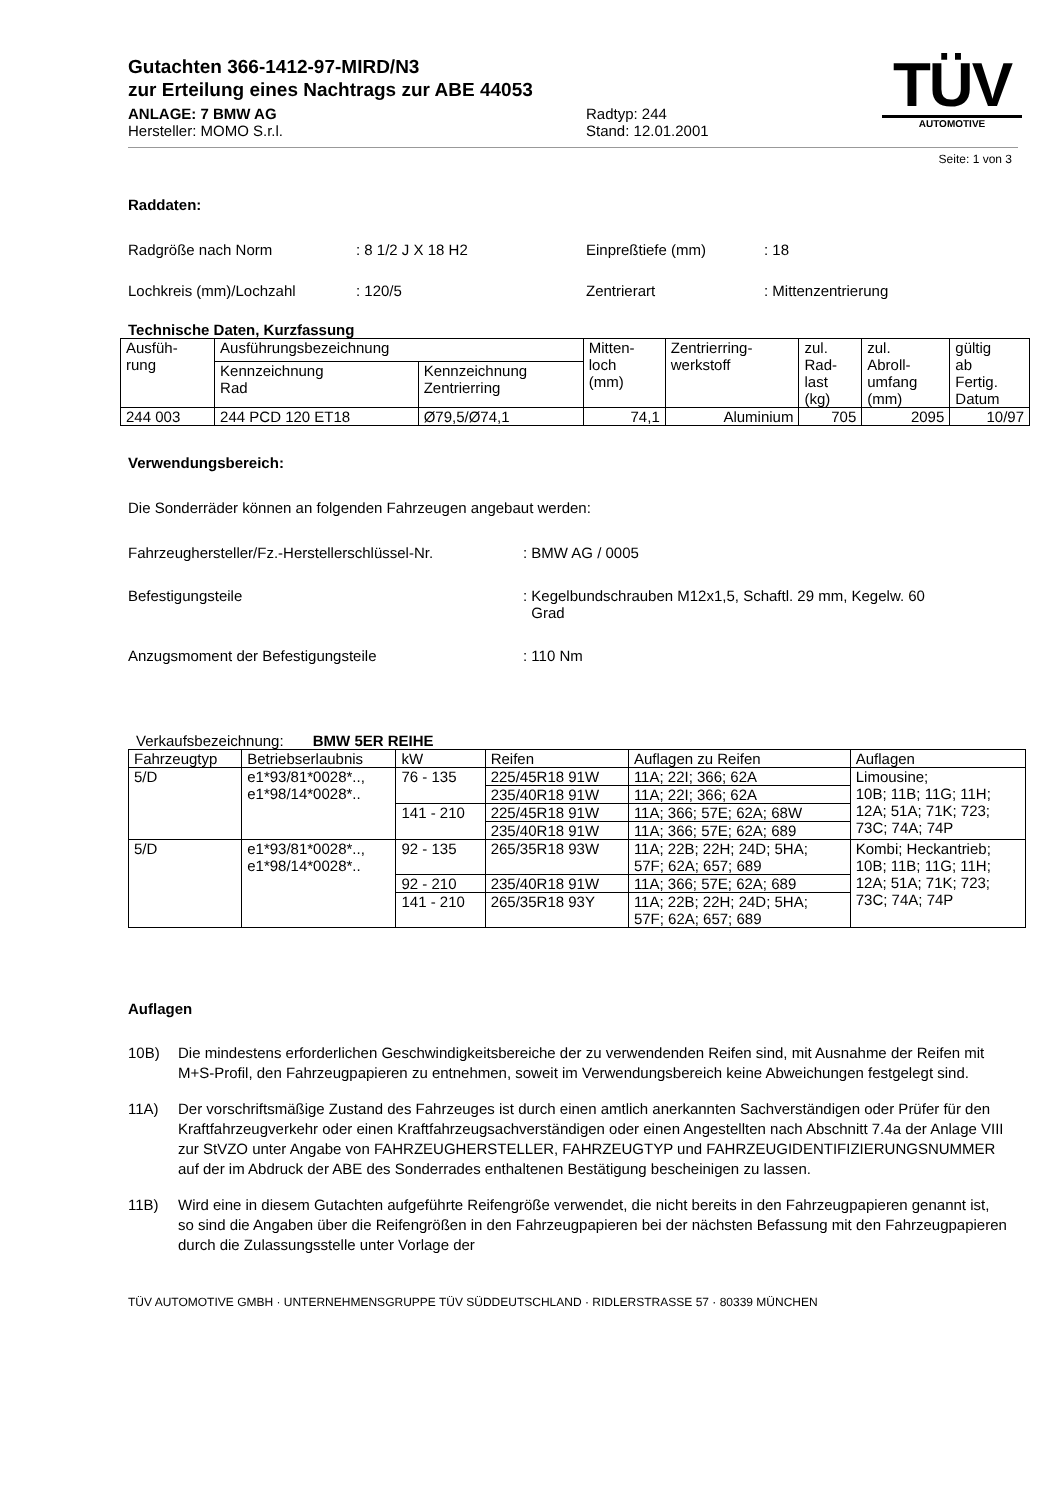Gutachten 366-1412-97-MIRD/N3
zur Erteilung eines Nachtrags zur ABE 44053
ANLAGE: 7 BMW AG
Hersteller: MOMO S.r.l.
Radtyp: 244
Stand: 12.01.2001
TÜV
AUTOMOTIVE
Seite: 1 von 3
Raddaten:
Radgröße nach Norm : 8 1/2 J X 18 H2 Einpreßtiefe (mm) : 18
Lochkreis (mm)/Lochzahl : 120/5 Zentrierart : Mittenzentrierung
Technische Daten, Kurzfassung
| Ausfüh- rung | Ausführungsbezeichnung | | Mitten- loch (mm) | Zentrierring- werkstoff | zul. Rad- last (kg) | zul. Abroll- umfang (mm) | gültig ab Fertig. Datum |
| | Kennzeichnung Rad | Kennzeichnung Zentrierring | | | | | |
| 244 003 | 244 PCD 120 ET18 | Ø79,5/Ø74,1 | 74,1 | Aluminium | 705 | 2095 | 10/97 |
Verwendungsbereich:
Die Sonderräder können an folgenden Fahrzeugen angebaut werden:
Fahrzeughersteller/Fz.-Herstellerschlüssel-Nr.
: BMW AG / 0005
Befestigungsteile : Kegelbundschrauben M12x1,5, Schaftl. 29 mm, Kegelw. 60
Grad
Anzugsmoment der Befestigungsteile : 110 Nm
Verkaufsbezeichnung: BMW 5ER REIHE
| Fahrzeugtyp | Betriebserlaubnis | kW | Reifen | Auflagen zu Reifen | Auflagen |
| 5/D | e1*93/81*0028*.., e1*98/14*0028*.. | 76 - 135 | 225/45R18 91W | 11A; 22I; 366; 62A | Limousine; 10B; 11B; 11G; 11H; 12A; 51A; 71K; 723; 73C; 74A; 74P |
| | | | 235/40R18 91W | 11A; 22I; 366; 62A | |
| | | 141 - 210 | 225/45R18 91W | 11A; 366; 57E; 62A; 68W | |
| | | | 235/40R18 91W | 11A; 366; 57E; 62A; 689 | |
| 5/D | e1*93/81*0028*.., e1*98/14*0028*.. | 92 - 135 | 265/35R18 93W | 11A; 22B; 22H; 24D; 5HA; 57F; 62A; 657; 689 | Kombi; Heckantrieb; 10B; 11B; 11G; 11H; 12A; 51A; 71K; 723; 73C; 74A; 74P |
| | | 92 - 210 | 235/40R18 91W | 11A; 366; 57E; 62A; 689 | |
| | | 141 - 210 | 265/35R18 93Y | 11A; 22B; 22H; 24D; 5HA; 57F; 62A; 657; 689 | |
Auflagen
10B) Die mindestens erforderlichen Geschwindigkeitsbereiche der zu verwendenden Reifen sind, mit Ausnahme der Reifen mit M+S-Profil, den Fahrzeugpapieren zu entnehmen, soweit im Verwendungsbereich keine Abweichungen festgelegt sind.
11A) Der vorschriftsmäßige Zustand des Fahrzeuges ist durch einen amtlich anerkannten Sachverständigen oder Prüfer für den Kraftfahrzeugverkehr oder einen Kraftfahrzeugsachverständigen oder einen Angestellten nach Abschnitt 7.4a der Anlage VIII zur StVZO unter Angabe von FAHRZEUGHERSTELLER, FAHRZEUGTYP und FAHRZEUGIDENTIFIZIERUNGSNUMMER auf der im Abdruck der ABE des Sonderrades enthaltenen Bestätigung bescheinigen zu lassen.
11B) Wird eine in diesem Gutachten aufgeführte Reifengröße verwendet, die nicht bereits in den Fahrzeugpapieren genannt ist, so sind die Angaben über die Reifengrößen in den Fahrzeugpapieren bei der nächsten Befassung mit den Fahrzeugpapieren durch die Zulassungsstelle unter Vorlage der
TÜV AUTOMOTIVE GMBH · UNTERNEHMENSGRUPPE TÜV SÜDDEUTSCHLAND · RIDLERSTRASSE 57 · 80339 MÜNCHEN